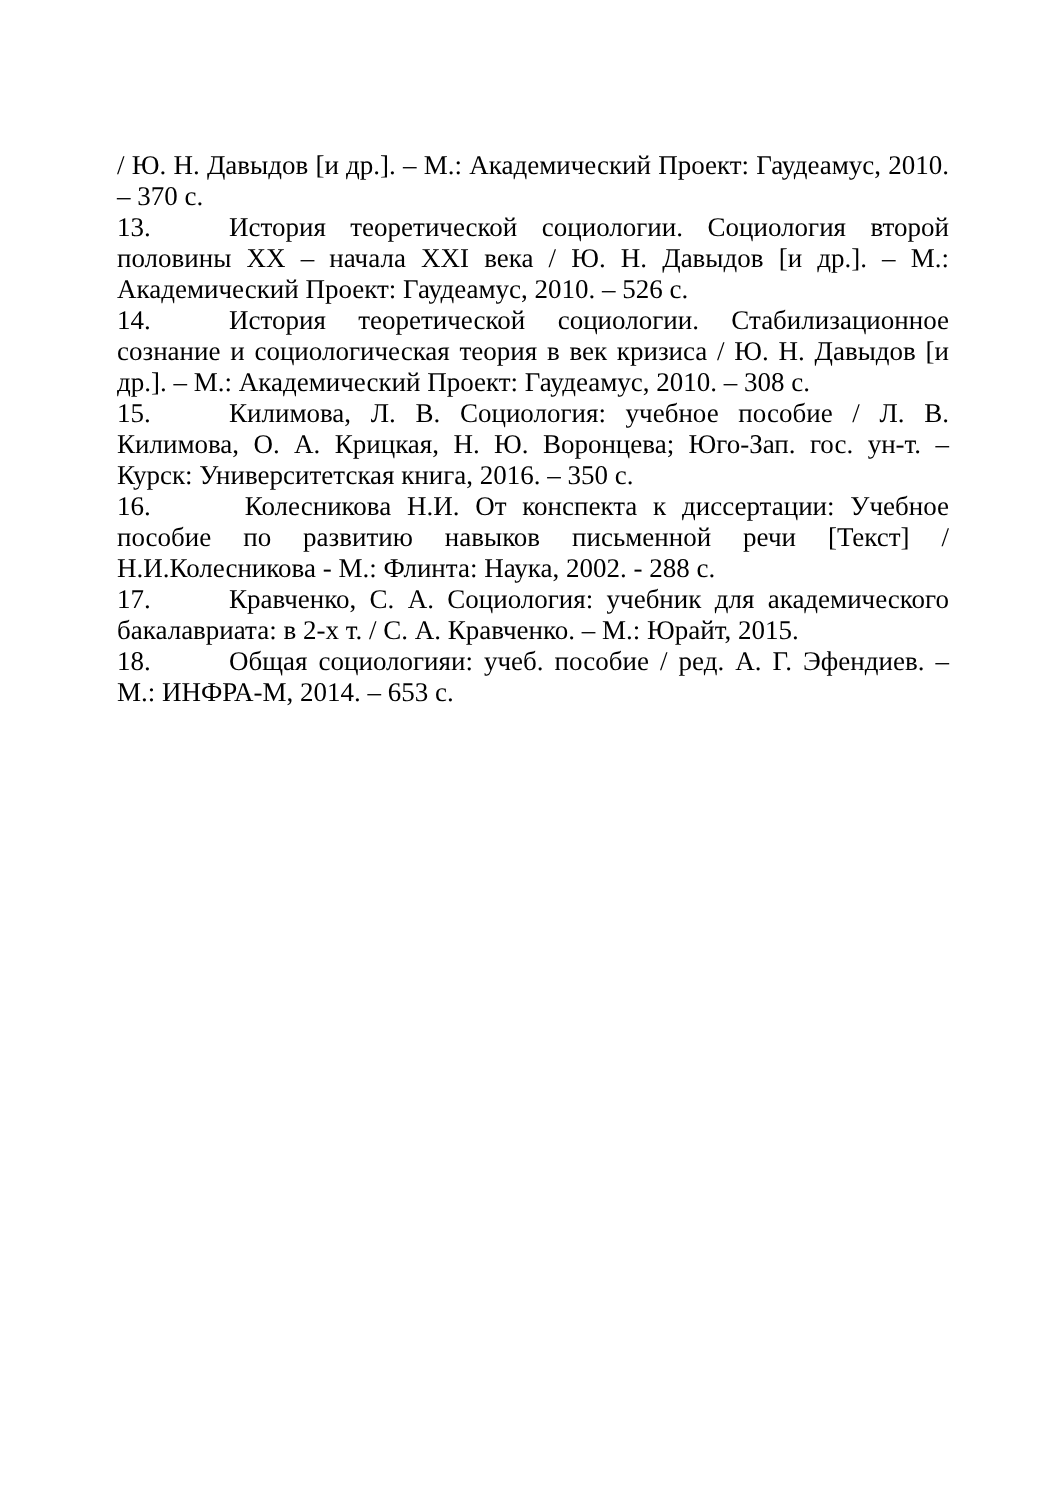/ Ю. Н. Давыдов [и др.]. – М.: Академический Проект: Гаудеамус, 2010. – 370 с.
13. История теоретической социологии. Социология второй половины XX – начала XXI века / Ю. Н. Давыдов [и др.]. – М.: Академический Проект: Гаудеамус, 2010. – 526 с.
14. История теоретической социологии. Стабилизационное сознание и социологическая теория в век кризиса / Ю. Н. Давыдов [и др.]. – М.: Академический Проект: Гаудеамус, 2010. – 308 с.
15. Килимова, Л. В. Социология: учебное пособие / Л. В. Килимова, О. А. Крицкая, Н. Ю. Воронцева; Юго-Зап. гос. ун-т. – Курск: Университетская книга, 2016. – 350 с.
16. Колесникова Н.И. От конспекта к диссертации: Учебное пособие по развитию навыков письменной речи [Текст] / Н.И.Колесникова - М.: Флинта: Наука, 2002. - 288 с.
17. Кравченко, С. А. Социология: учебник для академического бакалавриата: в 2-х т. / С. А. Кравченко. – М.: Юрайт, 2015.
18. Общая социологияи: учеб. пособие / ред. А. Г. Эфендиев. – М.: ИНФРА-М, 2014. – 653 с.